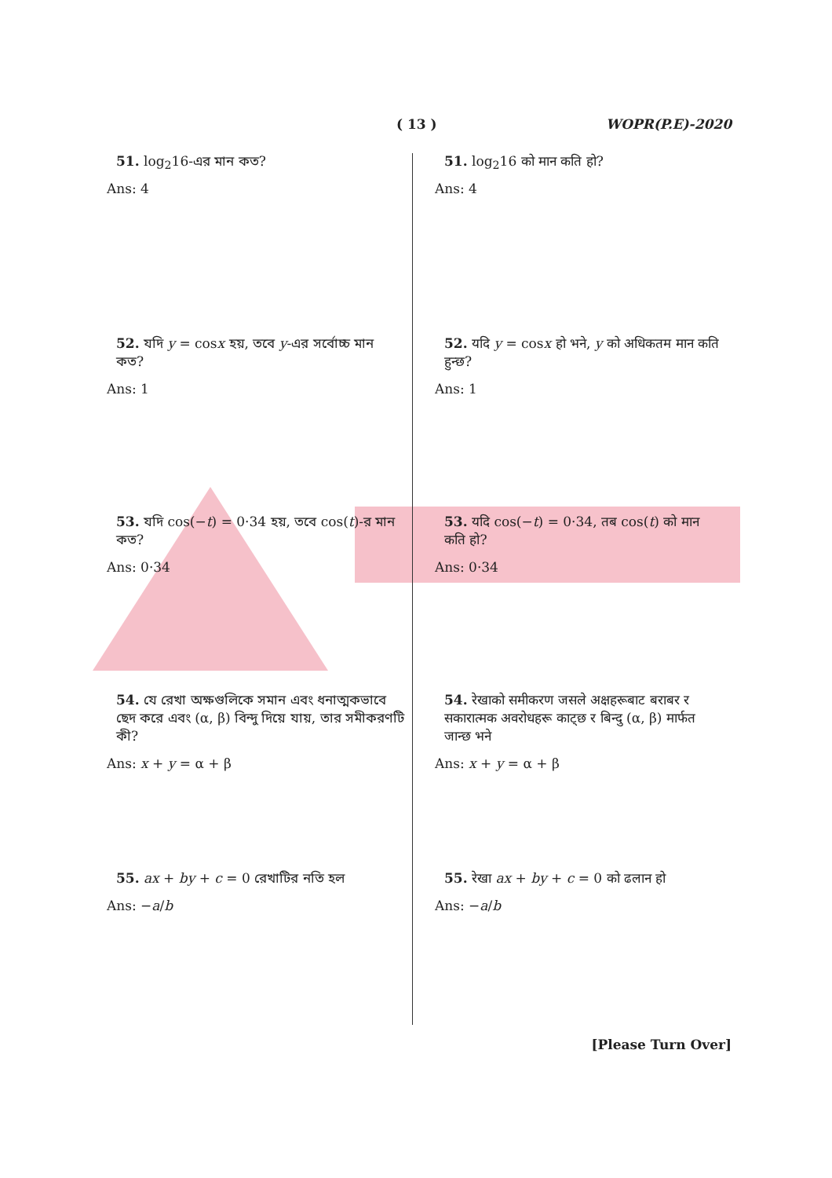( 13 ) WOPR(P.E)-2020
51. log<sub>2</sub>16-এর মান কত?
Ans: 4
52. যদি y = cosx হয়, তবে y-এর সর্বোচ্চ মান কত?
Ans: 1
53. যদি cos(−t) = 0·34 হয়, তবে cos(t)-র মান কত?
Ans: 0·34
54. যে রেখা অক্ষগুলিকে সমান এবং ধনাত্মকভাবে ছেদ করে এবং (α, β) বিন্দু দিয়ে যায়, তার সমীকরণটি কী?
Ans: x + y = α + β
55. ax + by + c = 0 রেখাটির নতি হল
Ans: −a/b
51. log<sub>2</sub>16 को मान कति हो?
Ans: 4
52. यदि y = cosx हो भने, y को अधिकतम मान कति हुन्छ?
Ans: 1
53. यदि cos(−t) = 0·34, तब cos(t) को मान कति हो?
Ans: 0·34
54. रेखाको समीकरण जसले अक्षहरूबाट बराबर र सकारात्मक अवरोधहरू काट्छ र बिन्दु (α, β) मार्फत जान्छ भने
Ans: x + y = α + β
55. रेखा ax + by + c = 0 को ढलान हो
Ans: −a/b
[Please Turn Over]